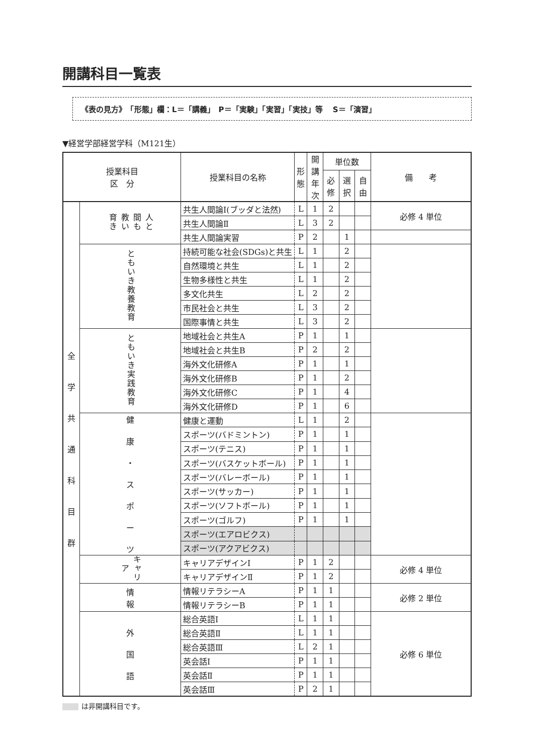開講科目一覧表
《表の見方》　「形態」欄：L＝「講義」　P＝「実験」「実習」「実技」等　 S＝「演習」
▼経営学部経営学科（M121生）
| 授業科目 区 分 | | 授業科目の名称 | 形 態 | 開講 年次 | 単位数 | | | 備 考 |
| --- | --- | --- | --- | --- | --- | --- | --- | --- |
| | | | | | 必修 | 選択 | 自由 | |
| 全 学 共 通 科 目 群 | 人と 間も 教い 育き | 共生人間論Ⅰ(ブッダと法然) | L | 1 | 2 | | | 必修 4 単位 |
| | | 共生人間論Ⅱ | L | 3 | 2 | | | |
| | | 共生人間論実習 | P | 2 | | 1 | | |
| | ともいき教養教育 | 持続可能な社会(SDGs)と共生 | L | 1 | | 2 | | |
| | | 自然環境と共生 | L | 1 | | 2 | | |
| | | 生物多様性と共生 | L | 1 | | 2 | | |
| | | 多文化共生 | L | 2 | | 2 | | |
| | | 市民社会と共生 | L | 3 | | 2 | | |
| | | 国際事情と共生 | L | 3 | | 2 | | |
| | ともいき実践教育 | 地域社会と共生A | P | 1 | | 1 | | |
| | | 地域社会と共生B | P | 2 | | 2 | | |
| | | 海外文化研修A | P | 1 | | 1 | | |
| | | 海外文化研修B | P | 1 | | 2 | | |
| | | 海外文化研修C | P | 1 | | 4 | | |
| | | 海外文化研修D | P | 1 | | 6 | | |
| | 健 康 ・ ス ポ ー ツ | 健康と運動 | L | 1 | | 2 | | |
| | | スポーツ(バドミントン) | P | 1 | | 1 | | |
| | | スポーツ(テニス) | P | 1 | | 1 | | |
| | | スポーツ(バスケットボール) | P | 1 | | 1 | | |
| | | スポーツ(バレーボール) | P | 1 | | 1 | | |
| | | スポーツ(サッカー) | P | 1 | | 1 | | |
| | | スポーツ(ソフトボール) | P | 1 | | 1 | | |
| | | スポーツ(ゴルフ) | P | 1 | | 1 | | |
| | | スポーツ(エアロビクス) | | | | | | |
| | | スポーツ(アクアビクス) | | | | | | |
| | キャリア | キャリアデザインⅠ | P | 1 | 2 | | | 必修 4 単位 |
| | | キャリアデザインⅡ | P | 1 | 2 | | | |
| | 情 報 | 情報リテラシーA | P | 1 | 1 | | | 必修 2 単位 |
| | | 情報リテラシーB | P | 1 | 1 | | | |
| | 外 国 語 | 総合英語Ⅰ | L | 1 | 1 | | | 必修 6 単位 |
| | | 総合英語Ⅱ | L | 1 | 1 | | | |
| | | 総合英語Ⅲ | L | 2 | 1 | | | |
| | | 英会話Ⅰ | P | 1 | 1 | | | |
| | | 英会話Ⅱ | P | 1 | 1 | | | |
| | | 英会話Ⅲ | P | 2 | 1 | | | |
は非開講科目です。